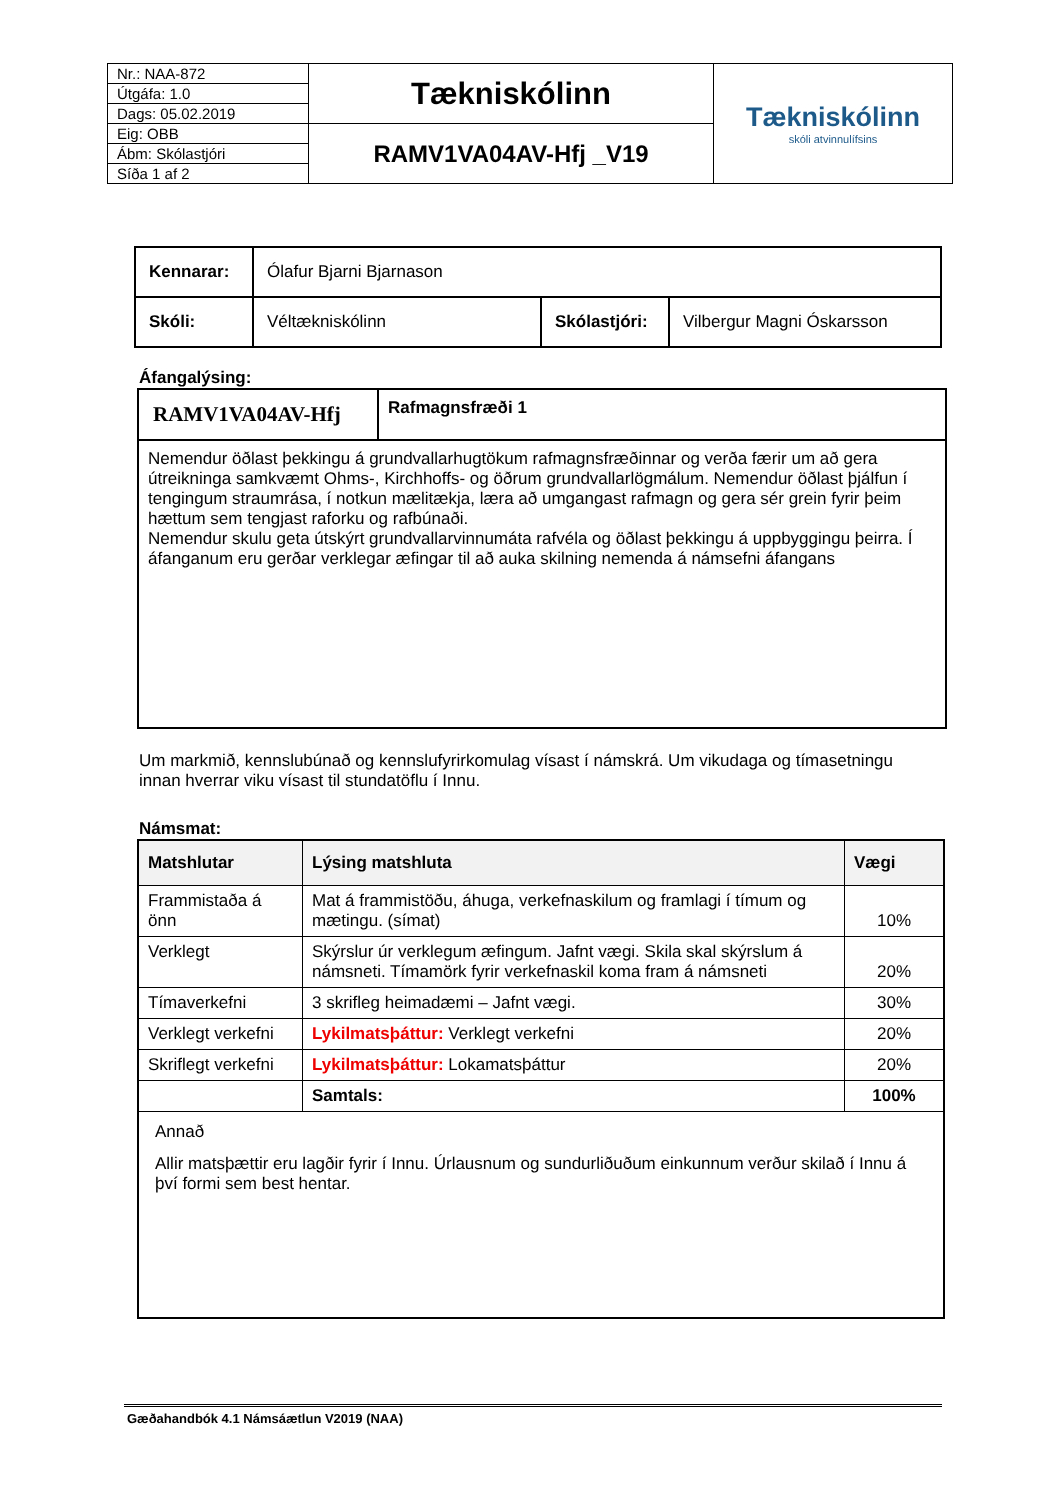| Nr.: NAA-872 | Tækniskólinn | Tækniskólinn skóli atvinnulífsins |
| Útgáfa: 1.0 | | |
| Dags: 05.02.2019 | | |
| Eig: OBB | RAMV1VA04AV-Hfj _V19 | |
| Ábm: Skólastjóri | | |
| Síða 1 af 2 | | |
| Kennarar: | Ólafur Bjarni Bjarnason | | |
| Skóli: | Véltækniskólinn | Skólastjóri: | Vilbergur Magni Óskarsson |
Áfangalýsing:
| RAMV1VA04AV-Hfj | Rafmagnsfræði 1 |
| Nemendur öðlast þekkingu á grundvallarhugtökum rafmagnsfræðinnar og verða færir um að gera útreikninga samkvæmt Ohms-, Kirchhoffs- og öðrum grundvallarlögmálum. Nemendur öðlast þjálfun í tengingum straumrása, í notkun mælitækja, læra að umgangast rafmagn og gera sér grein fyrir þeim hættum sem tengjast raforku og rafbúnaði. Nemendur skulu geta útskýrt grundvallarvinnumáta rafvéla og öðlast þekkingu á uppbyggingu þeirra. Í áfanganum eru gerðar verklegar æfingar til að auka skilning nemenda á námsefni áfangans | |
Um markmið, kennslubúnað og kennslufyrirkomulag vísast í námskrá. Um vikudaga og tímasetningu innan hverrar viku vísast til stundatöflu í Innu.
Námsmat:
| Matshlutar | Lýsing matshluta | Vægi |
| --- | --- | --- |
| Frammistaða á önn | Mat á frammistöðu, áhuga, verkefnaskilum og framlagi í tímum og mætingu. (símat) | 10% |
| Verklegt | Skýrslur úr verklegum æfingum. Jafnt vægi. Skila skal skýrslum á námsneti. Tímamörk fyrir verkefnaskil koma fram á námsneti | 20% |
| Tímaverkefni | 3 skrifleg heimadæmi – Jafnt vægi. | 30% |
| Verklegt verkefni | Lykilmatsþáttur: Verklegt verkefni | 20% |
| Skriflegt verkefni | Lykilmatsþáttur: Lokamatsþáttur | 20% |
| | Samtals: | 100% |
| Annað Allir matsþættir eru lagðir fyrir í Innu. Úrlausnum og sundurliðuðum einkunnum verður skilað í Innu á því formi sem best hentar. | | |
Gæðahandbók 4.1 Námsáætlun V2019 (NAA)